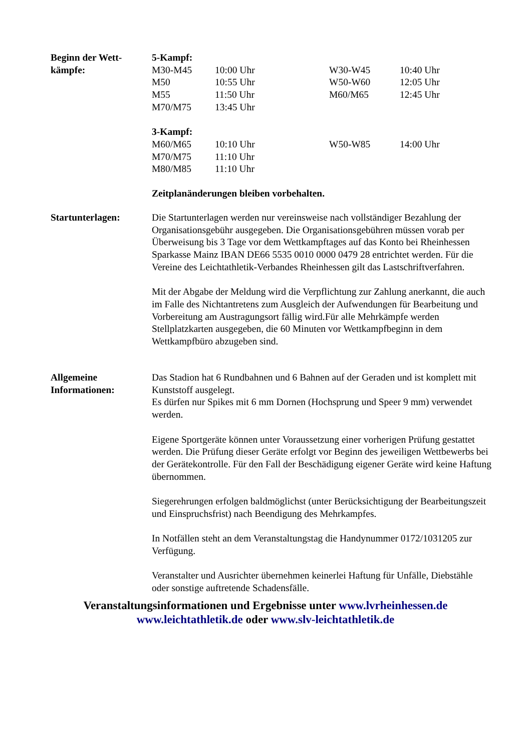Beginn der Wett-
kämpfe:
| 5-Kampf: | | | |
| M30-M45 | 10:00 Uhr | W30-W45 | 10:40 Uhr |
| M50 | 10:55 Uhr | W50-W60 | 12:05 Uhr |
| M55 | 11:50 Uhr | M60/M65 | 12:45 Uhr |
| M70/M75 | 13:45 Uhr | | |
| 3-Kampf: | | | |
| M60/M65 | 10:10 Uhr | W50-W85 | 14:00 Uhr |
| M70/M75 | 11:10 Uhr | | |
| M80/M85 | 11:10 Uhr | | |
Zeitplanänderungen bleiben vorbehalten.
Startunterlagen: Die Startunterlagen werden nur vereinsweise nach vollständiger Bezahlung der Organisationsgebühr ausgegeben. Die Organisationsgebühren müssen vorab per Überweisung bis 3 Tage vor dem Wettkampftages auf das Konto bei Rheinhessen Sparkasse Mainz IBAN DE66 5535 0010 0000 0479 28 entrichtet werden. Für die Vereine des Leichtathletik-Verbandes Rheinhessen gilt das Lastschriftverfahren.
Mit der Abgabe der Meldung wird die Verpflichtung zur Zahlung anerkannt, die auch im Falle des Nichtantretens zum Ausgleich der Aufwendungen für Bearbeitung und Vorbereitung am Austragungsort fällig wird.Für alle Mehrkämpfe werden Stellplatzkarten ausgegeben, die 60 Minuten vor Wettkampfbeginn in dem Wettkampfbüro abzugeben sind.
Allgemeine
Informationen:
Das Stadion hat 6 Rundbahnen und 6 Bahnen auf der Geraden und ist komplett mit Kunststoff ausgelegt.
Es dürfen nur Spikes mit 6 mm Dornen (Hochsprung und Speer 9 mm) verwendet werden.
Eigene Sportgeräte können unter Voraussetzung einer vorherigen Prüfung gestattet werden. Die Prüfung dieser Geräte erfolgt vor Beginn des jeweiligen Wettbewerbs bei der Gerätekontrolle. Für den Fall der Beschädigung eigener Geräte wird keine Haftung übernommen.
Siegerehrungen erfolgen baldmöglichst (unter Berücksichtigung der Bearbeitungszeit und Einspruchsfrist) nach Beendigung des Mehrkampfes.
In Notfällen steht an dem Veranstaltungstag die Handynummer 0172/1031205 zur Verfügung.
Veranstalter und Ausrichter übernehmen keinerlei Haftung für Unfälle, Diebstähle oder sonstige auftretende Schadensfälle.
Veranstaltungsinformationen und Ergebnisse unter www.lvrheinhessen.de
www.leichtathletik.de oder www.slv-leichtathletik.de